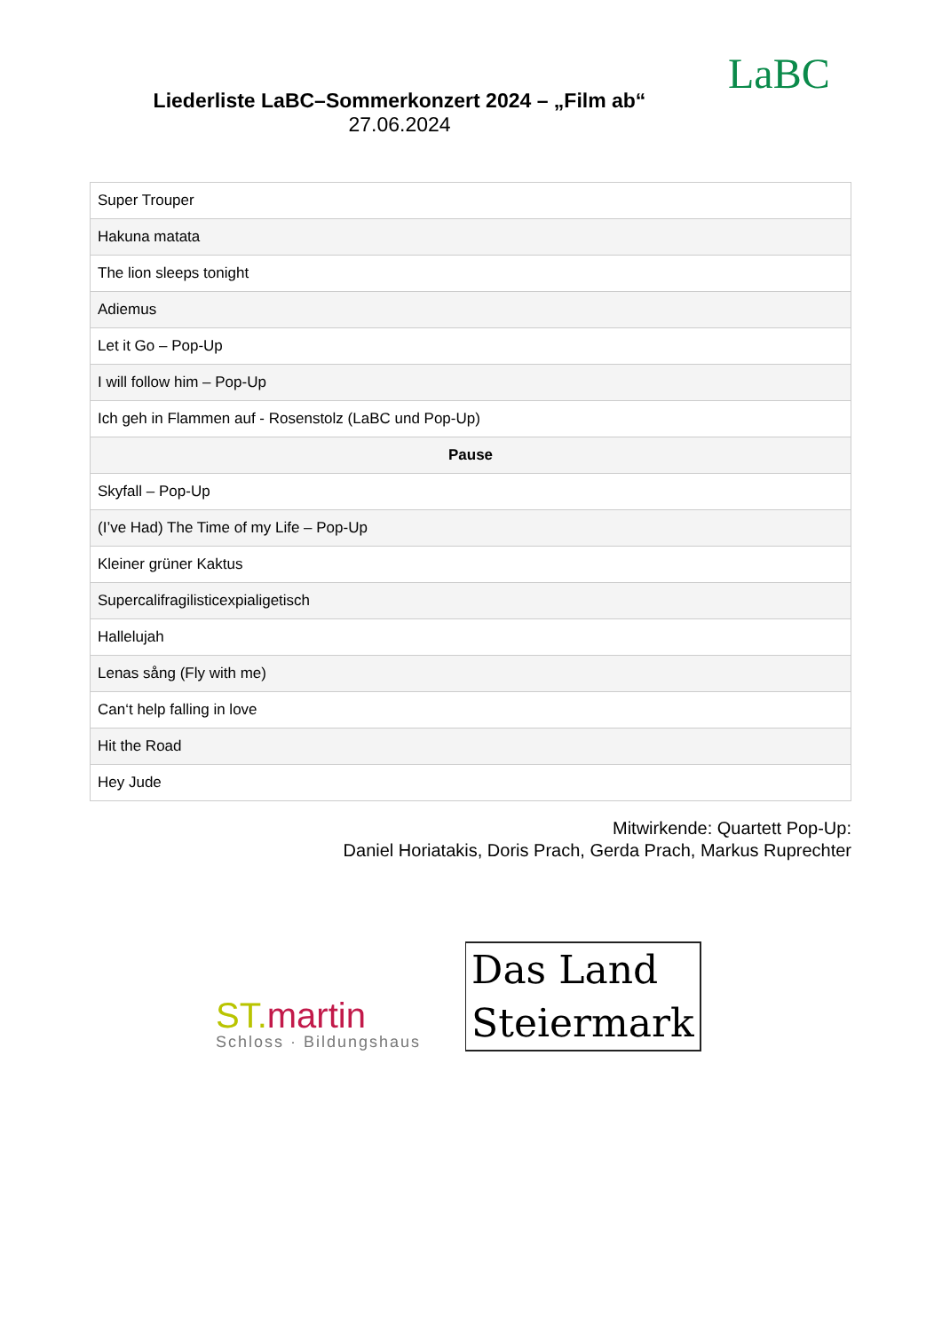Liederliste LaBC–Sommerkonzert 2024 – „Film ab“
27.06.2024
LaBC
| Super Trouper |
| Hakuna matata |
| The lion sleeps tonight |
| Adiemus |
| Let it Go – Pop-Up |
| I will follow him – Pop-Up |
| Ich geh in Flammen auf - Rosenstolz (LaBC und Pop-Up) |
| Pause |
| Skyfall – Pop-Up |
| (I’ve Had) The Time of my Life – Pop-Up |
| Kleiner grüner Kaktus |
| Supercalifragilisticexpialigetisch |
| Hallelujah |
| Lenas sång (Fly with me) |
| Can‘t help falling in love |
| Hit the Road |
| Hey Jude |
Mitwirkende: Quartett Pop-Up:
Daniel Horiatakis, Doris Prach, Gerda Prach, Markus Ruprechter
ST. martin
Schloss · Bildungshaus
Das Land
Steiermark